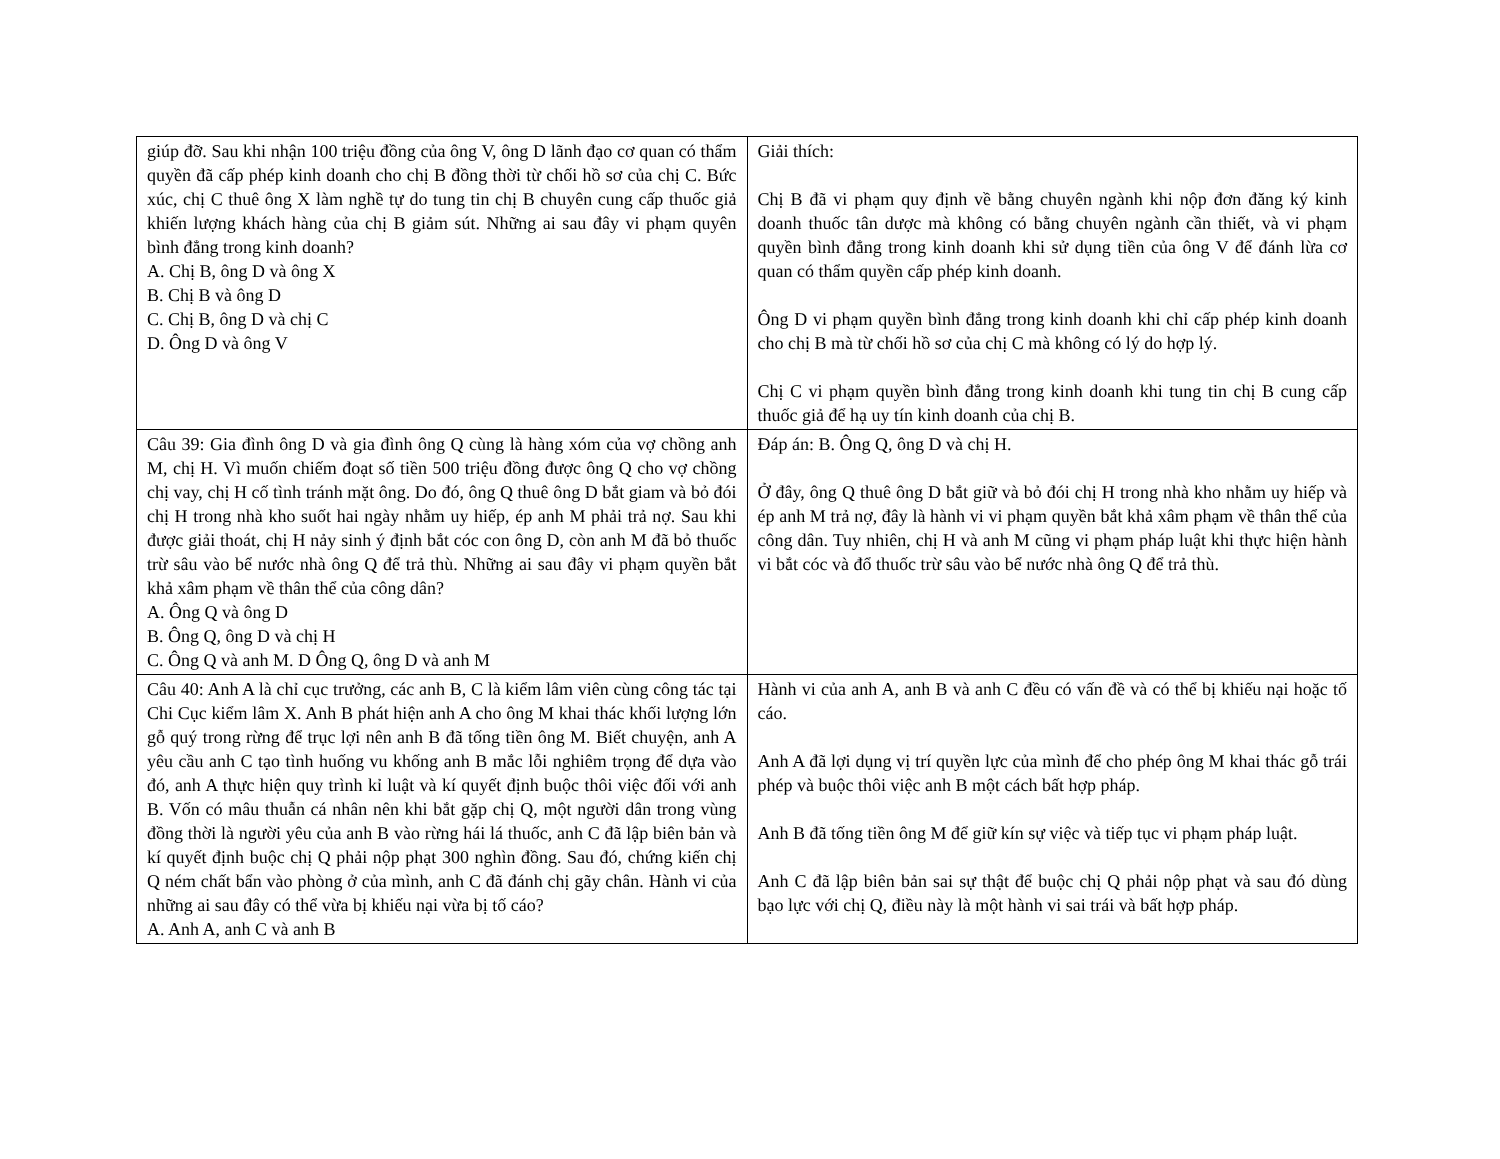| giúp đỡ. Sau khi nhận 100 triệu đồng của ông V, ông D lãnh đạo cơ quan có thẩm quyền đã cấp phép kinh doanh cho chị B đồng thời từ chối hồ sơ của chị C. Bức xúc, chị C thuê ông X làm nghề tự do tung tin chị B chuyên cung cấp thuốc giả khiến lượng khách hàng của chị B giảm sút. Những ai sau đây vi phạm quyên bình đẳng trong kinh doanh? A. Chị B, ông D và ông X B. Chị B và ông D C. Chị B, ông D và chị C D. Ông D và ông V | Giải thích: Chị B đã vi phạm quy định về bằng chuyên ngành khi nộp đơn đăng ký kinh doanh thuốc tân dược mà không có bằng chuyên ngành cần thiết, và vi phạm quyền bình đẳng trong kinh doanh khi sử dụng tiền của ông V để đánh lừa cơ quan có thẩm quyền cấp phép kinh doanh. Ông D vi phạm quyền bình đẳng trong kinh doanh khi chỉ cấp phép kinh doanh cho chị B mà từ chối hồ sơ của chị C mà không có lý do hợp lý. Chị C vi phạm quyền bình đẳng trong kinh doanh khi tung tin chị B cung cấp thuốc giả để hạ uy tín kinh doanh của chị B. |
| Câu 39: Gia đình ông D và gia đình ông Q cùng là hàng xóm của vợ chồng anh M, chị H. Vì muốn chiếm đoạt số tiền 500 triệu đồng được ông Q cho vợ chồng chị vay, chị H cố tình tránh mặt ông. Do đó, ông Q thuê ông D bắt giam và bỏ đói chị H trong nhà kho suốt hai ngày nhằm uy hiếp, ép anh M phải trả nợ. Sau khi được giải thoát, chị H nảy sinh ý định bắt cóc con ông D, còn anh M đã bỏ thuốc trừ sâu vào bể nước nhà ông Q để trả thù. Những ai sau đây vi phạm quyền bắt khả xâm phạm về thân thể của công dân? A. Ông Q và ông D B. Ông Q, ông D và chị H C. Ông Q và anh M. D Ông Q, ông D và anh M | Đáp án: B. Ông Q, ông D và chị H. Ở đây, ông Q thuê ông D bắt giữ và bỏ đói chị H trong nhà kho nhằm uy hiếp và ép anh M trả nợ, đây là hành vi vi phạm quyền bắt khả xâm phạm về thân thể của công dân. Tuy nhiên, chị H và anh M cũng vi phạm pháp luật khi thực hiện hành vi bắt cóc và đổ thuốc trừ sâu vào bể nước nhà ông Q để trả thù. |
| Câu 40: Anh A là chỉ cục trưởng, các anh B, C là kiểm lâm viên cùng công tác tại Chi Cục kiểm lâm X. Anh B phát hiện anh A cho ông M khai thác khối lượng lớn gỗ quý trong rừng để trục lợi nên anh B đã tống tiền ông M. Biết chuyện, anh A yêu cầu anh C tạo tình huống vu khống anh B mắc lỗi nghiêm trọng để dựa vào đó, anh A thực hiện quy trình kỉ luật và kí quyết định buộc thôi việc đối với anh B. Vốn có mâu thuẫn cá nhân nên khi bắt gặp chị Q, một người dân trong vùng đồng thời là người yêu của anh B vào rừng hái lá thuốc, anh C đã lập biên bản và kí quyết định buộc chị Q phải nộp phạt 300 nghìn đồng. Sau đó, chứng kiến chị Q ném chất bẩn vào phòng ở của mình, anh C đã đánh chị gãy chân. Hành vi của những ai sau đây có thể vừa bị khiếu nại vừa bị tố cáo? A. Anh A, anh C và anh B | Hành vi của anh A, anh B và anh C đều có vấn đề và có thể bị khiếu nại hoặc tố cáo. Anh A đã lợi dụng vị trí quyền lực của mình để cho phép ông M khai thác gỗ trái phép và buộc thôi việc anh B một cách bất hợp pháp. Anh B đã tống tiền ông M để giữ kín sự việc và tiếp tục vi phạm pháp luật. Anh C đã lập biên bản sai sự thật để buộc chị Q phải nộp phạt và sau đó dùng bạo lực với chị Q, điều này là một hành vi sai trái và bất hợp pháp. |